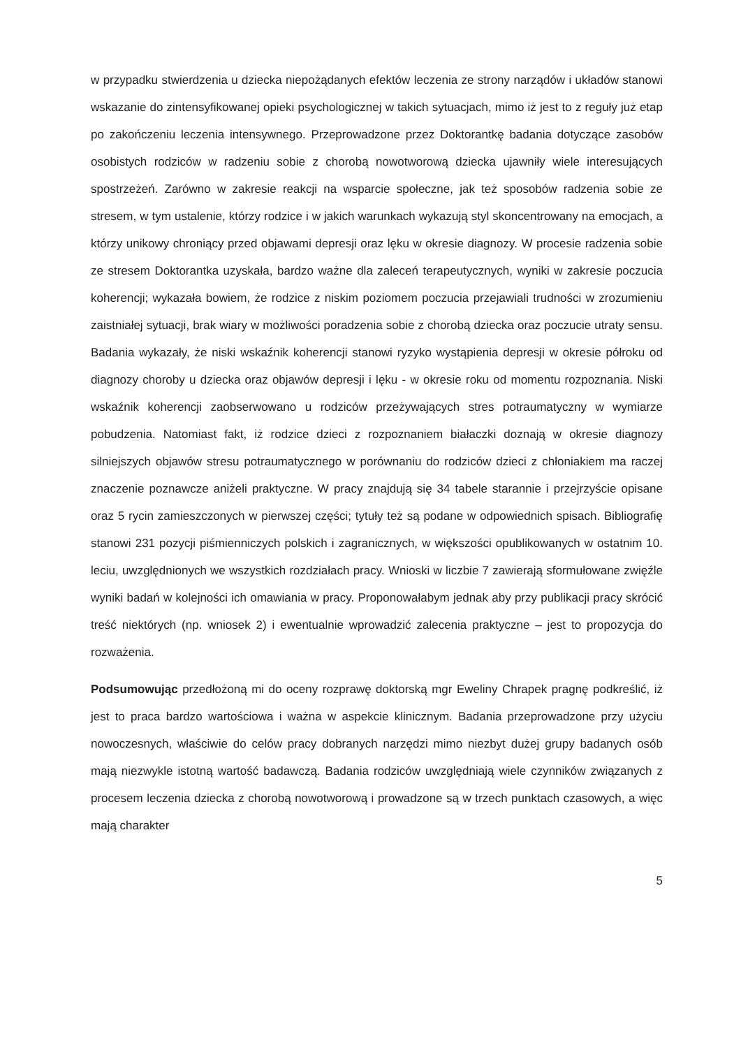w przypadku stwierdzenia u dziecka niepożądanych efektów leczenia ze strony narządów i układów stanowi wskazanie do zintensyfikowanej opieki psychologicznej w takich sytuacjach, mimo iż jest to z reguły już etap po zakończeniu leczenia intensywnego. Przeprowadzone przez Doktorantkę badania dotyczące zasobów osobistych rodziców w radzeniu sobie z chorobą nowotworową dziecka ujawniły wiele interesujących spostrzeżeń. Zarówno w zakresie reakcji na wsparcie społeczne, jak też sposobów radzenia sobie ze stresem, w tym ustalenie, którzy rodzice i w jakich warunkach wykazują styl skoncentrowany na emocjach, a którzy unikowy chroniący przed objawami depresji oraz lęku w okresie diagnozy. W procesie radzenia sobie ze stresem Doktorantka uzyskała, bardzo ważne dla zaleceń terapeutycznych, wyniki w zakresie poczucia koherencji; wykazała bowiem, że rodzice z niskim poziomem poczucia przejawiali trudności w zrozumieniu zaistniałej sytuacji, brak wiary w możliwości poradzenia sobie z chorobą dziecka oraz poczucie utraty sensu. Badania wykazały, że niski wskaźnik koherencji stanowi ryzyko wystąpienia depresji w okresie półroku od diagnozy choroby u dziecka oraz objawów depresji i lęku - w okresie roku od momentu rozpoznania. Niski wskaźnik koherencji zaobserwowano u rodziców przeżywających stres potraumatyczny w wymiarze pobudzenia. Natomiast fakt, iż rodzice dzieci z rozpoznaniem białaczki doznają w okresie diagnozy silniejszych objawów stresu potraumatycznego w porównaniu do rodziców dzieci z chłoniakiem ma raczej znaczenie poznawcze aniżeli praktyczne. W pracy znajdują się 34 tabele starannie i przejrzyście opisane oraz 5 rycin zamieszczonych w pierwszej części; tytuły też są podane w odpowiednich spisach. Bibliografię stanowi 231 pozycji piśmienniczych polskich i zagranicznych, w większości opublikowanych w ostatnim 10. leciu, uwzględnionych we wszystkich rozdziałach pracy. Wnioski w liczbie 7 zawierają sformułowane zwięźle wyniki badań w kolejności ich omawiania w pracy. Proponowałabym jednak aby przy publikacji pracy skrócić treść niektórych (np. wniosek 2) i ewentualnie wprowadzić zalecenia praktyczne – jest to propozycja do rozważenia.
Podsumowując przedłożoną mi do oceny rozprawę doktorską mgr Eweliny Chrapek pragnę podkreślić, iż jest to praca bardzo wartościowa i ważna w aspekcie klinicznym. Badania przeprowadzone przy użyciu nowoczesnych, właściwie do celów pracy dobranych narzędzi mimo niezbyt dużej grupy badanych osób mają niezwykle istotną wartość badawczą. Badania rodziców uwzględniają wiele czynników związanych z procesem leczenia dziecka z chorobą nowotworową i prowadzone są w trzech punktach czasowych, a więc mają charakter
5